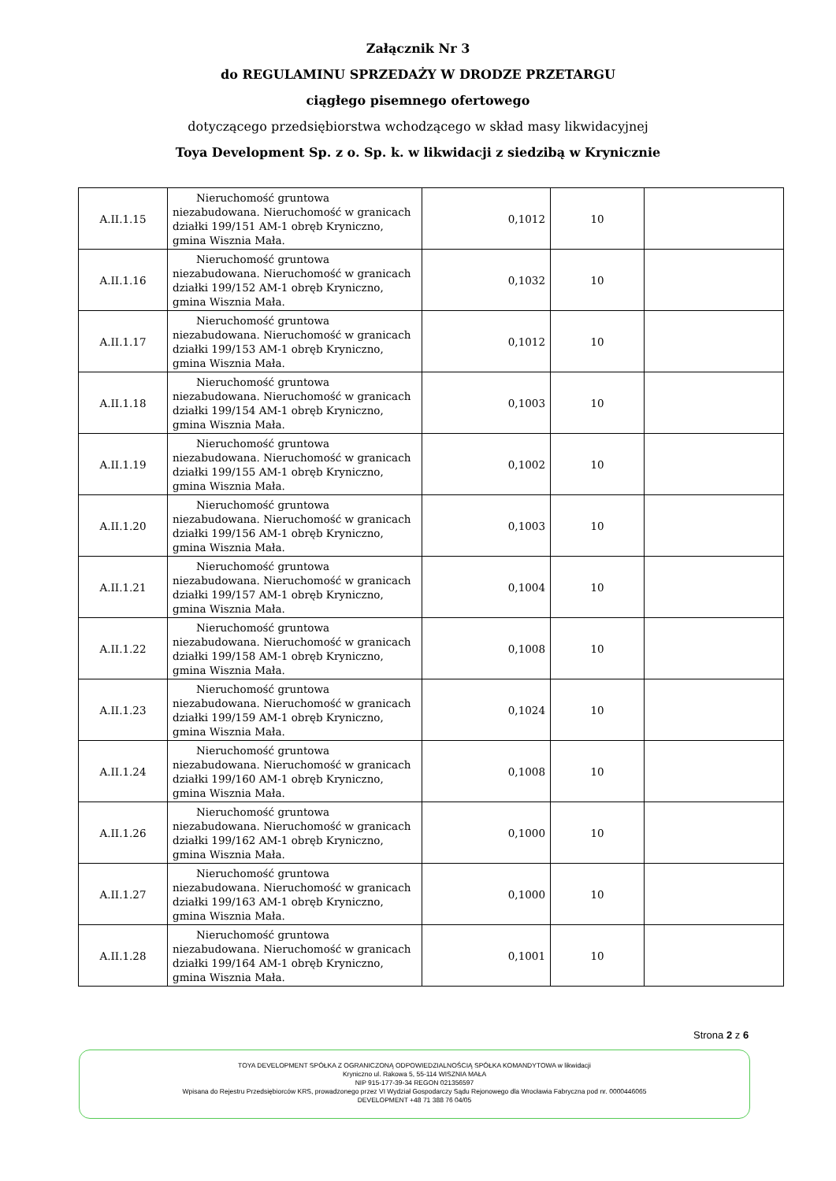Załącznik Nr 3
do REGULAMINU SPRZEDAŻY W DRODZE PRZETARGU
ciągłego pisemnego ofertowego
dotyczącego przedsiębiorstwa wchodzącego w skład masy likwidacyjnej
Toya Development Sp. z o. Sp. k. w likwidacji z siedzibą w Krynicznie
| A.II.1.15 | Nieruchomość gruntowa niezabudowana. Nieruchomość w granicach działki 199/151 AM-1 obręb Kryniczno, gmina Wisznia Mała. | 0,1012 | 10 | |
| A.II.1.16 | Nieruchomość gruntowa niezabudowana. Nieruchomość w granicach działki 199/152 AM-1 obręb Kryniczno, gmina Wisznia Mała. | 0,1032 | 10 | |
| A.II.1.17 | Nieruchomość gruntowa niezabudowana. Nieruchomość w granicach działki 199/153 AM-1 obręb Kryniczno, gmina Wisznia Mała. | 0,1012 | 10 | |
| A.II.1.18 | Nieruchomość gruntowa niezabudowana. Nieruchomość w granicach działki 199/154 AM-1 obręb Kryniczno, gmina Wisznia Mała. | 0,1003 | 10 | |
| A.II.1.19 | Nieruchomość gruntowa niezabudowana. Nieruchomość w granicach działki 199/155 AM-1 obręb Kryniczno, gmina Wisznia Mała. | 0,1002 | 10 | |
| A.II.1.20 | Nieruchomość gruntowa niezabudowana. Nieruchomość w granicach działki 199/156 AM-1 obręb Kryniczno, gmina Wisznia Mała. | 0,1003 | 10 | |
| A.II.1.21 | Nieruchomość gruntowa niezabudowana. Nieruchomość w granicach działki 199/157 AM-1 obręb Kryniczno, gmina Wisznia Mała. | 0,1004 | 10 | |
| A.II.1.22 | Nieruchomość gruntowa niezabudowana. Nieruchomość w granicach działki 199/158 AM-1 obręb Kryniczno, gmina Wisznia Mała. | 0,1008 | 10 | |
| A.II.1.23 | Nieruchomość gruntowa niezabudowana. Nieruchomość w granicach działki 199/159 AM-1 obręb Kryniczno, gmina Wisznia Mała. | 0,1024 | 10 | |
| A.II.1.24 | Nieruchomość gruntowa niezabudowana. Nieruchomość w granicach działki 199/160 AM-1 obręb Kryniczno, gmina Wisznia Mała. | 0,1008 | 10 | |
| A.II.1.26 | Nieruchomość gruntowa niezabudowana. Nieruchomość w granicach działki 199/162 AM-1 obręb Kryniczno, gmina Wisznia Mała. | 0,1000 | 10 | |
| A.II.1.27 | Nieruchomość gruntowa niezabudowana. Nieruchomość w granicach działki 199/163 AM-1 obręb Kryniczno, gmina Wisznia Mała. | 0,1000 | 10 | |
| A.II.1.28 | Nieruchomość gruntowa niezabudowana. Nieruchomość w granicach działki 199/164 AM-1 obręb Kryniczno, gmina Wisznia Mała. | 0,1001 | 10 | |
Strona 2 z 6
TOYA DEVELOPMENT SPÓŁKA Z OGRANICZONĄ ODPOWIEDZIALNOŚCIĄ SPÓŁKA KOMANDYTOWA w likwidacji
Kryniczno ul. Rakowa 5, 55-114 WISZNIA MAŁA
NIP 915-177-39-34 REGON 021356597
Wpisana do Rejestru Przedsiębiorców KRS, prowadzonego przez VI Wydział Gospodarczy Sądu Rejonowego dla Wrocławia Fabryczna pod nr. 0000446065
DEVELOPMENT +48 71 388 76 04/05